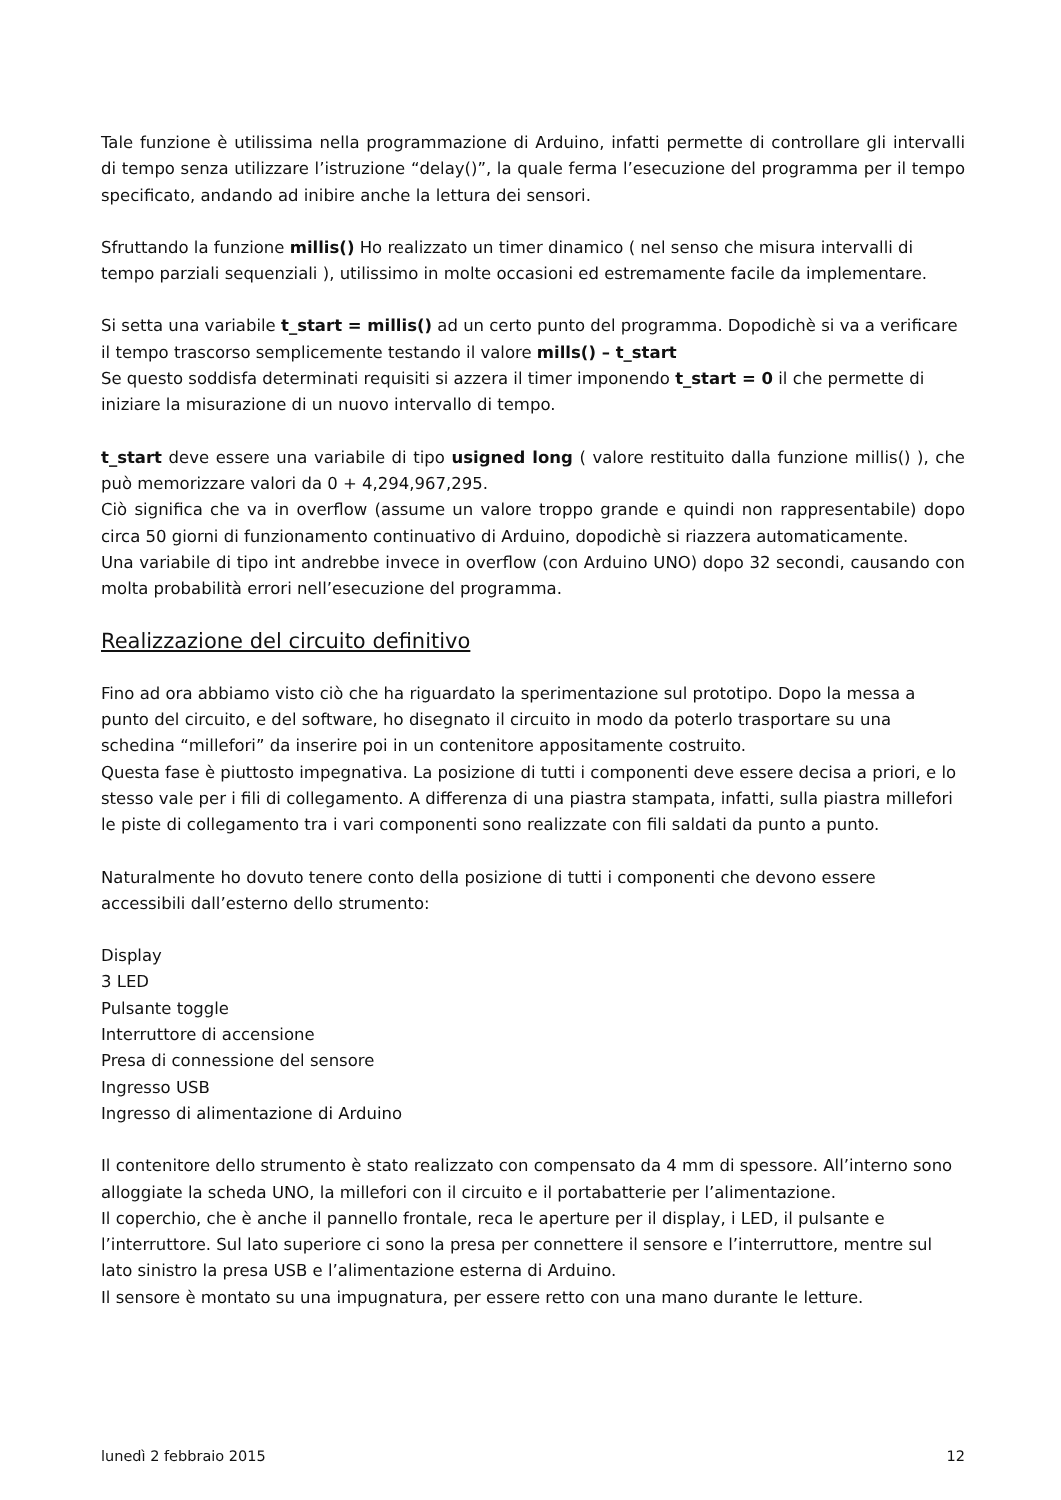Tale funzione è utilissima nella programmazione di Arduino, infatti permette di controllare gli intervalli di tempo senza utilizzare l’istruzione “delay()”, la quale ferma l’esecuzione del programma per il tempo specificato, andando ad inibire anche la lettura dei sensori.
Sfruttando la funzione millis() Ho realizzato un timer dinamico ( nel senso che misura intervalli di tempo parziali sequenziali ), utilissimo in molte occasioni ed estremamente facile da implementare.
Si setta una variabile t_start = millis() ad un certo punto del programma. Dopodichè si va a verificare il tempo trascorso semplicemente testando il valore mills() – t_start
Se questo soddisfa determinati requisiti si azzera il timer imponendo t_start = 0 il che permette di iniziare la misurazione di un nuovo intervallo di tempo.
t_start deve essere una variabile di tipo usigned long ( valore restituito dalla funzione millis() ), che può memorizzare valori da 0 + 4,294,967,295.
Ciò significa che va in overflow (assume un valore troppo grande e quindi non rappresentabile) dopo circa 50 giorni di funzionamento continuativo di Arduino, dopodichè si riazzera automaticamente.
Una variabile di tipo int andrebbe invece in overflow (con Arduino UNO) dopo 32 secondi, causando con molta probabilità errori nell’esecuzione del programma.
Realizzazione del circuito definitivo
Fino ad ora abbiamo visto ciò che ha riguardato la sperimentazione sul prototipo. Dopo la messa a punto del circuito, e del software, ho disegnato il circuito in modo da poterlo trasportare su una schedina “millefori” da inserire poi in un contenitore appositamente costruito.
Questa fase è piuttosto impegnativa. La posizione di tutti i componenti deve essere decisa a priori, e lo stesso vale per i fili di collegamento. A differenza di una piastra stampata, infatti, sulla piastra millefori le piste di collegamento tra i vari componenti sono realizzate con fili saldati da punto a punto.
Naturalmente ho dovuto tenere conto della posizione di tutti i componenti che devono essere accessibili dall’esterno dello strumento:
Display
3 LED
Pulsante toggle
Interruttore di accensione
Presa di connessione del sensore
Ingresso USB
Ingresso di alimentazione di Arduino
Il contenitore dello strumento è stato realizzato con compensato da 4 mm di spessore. All’interno sono alloggiate la scheda UNO, la millefori con il circuito e il portabatterie per l’alimentazione.
Il coperchio, che è anche il pannello frontale, reca le aperture per il display, i LED, il pulsante e l’interruttore. Sul lato superiore ci sono la presa per connettere il sensore e l’interruttore, mentre sul lato sinistro la presa USB e l’alimentazione esterna di Arduino.
Il sensore è montato su una impugnatura, per essere retto con una mano durante le letture.
lunedì 2 febbraio 2015 12